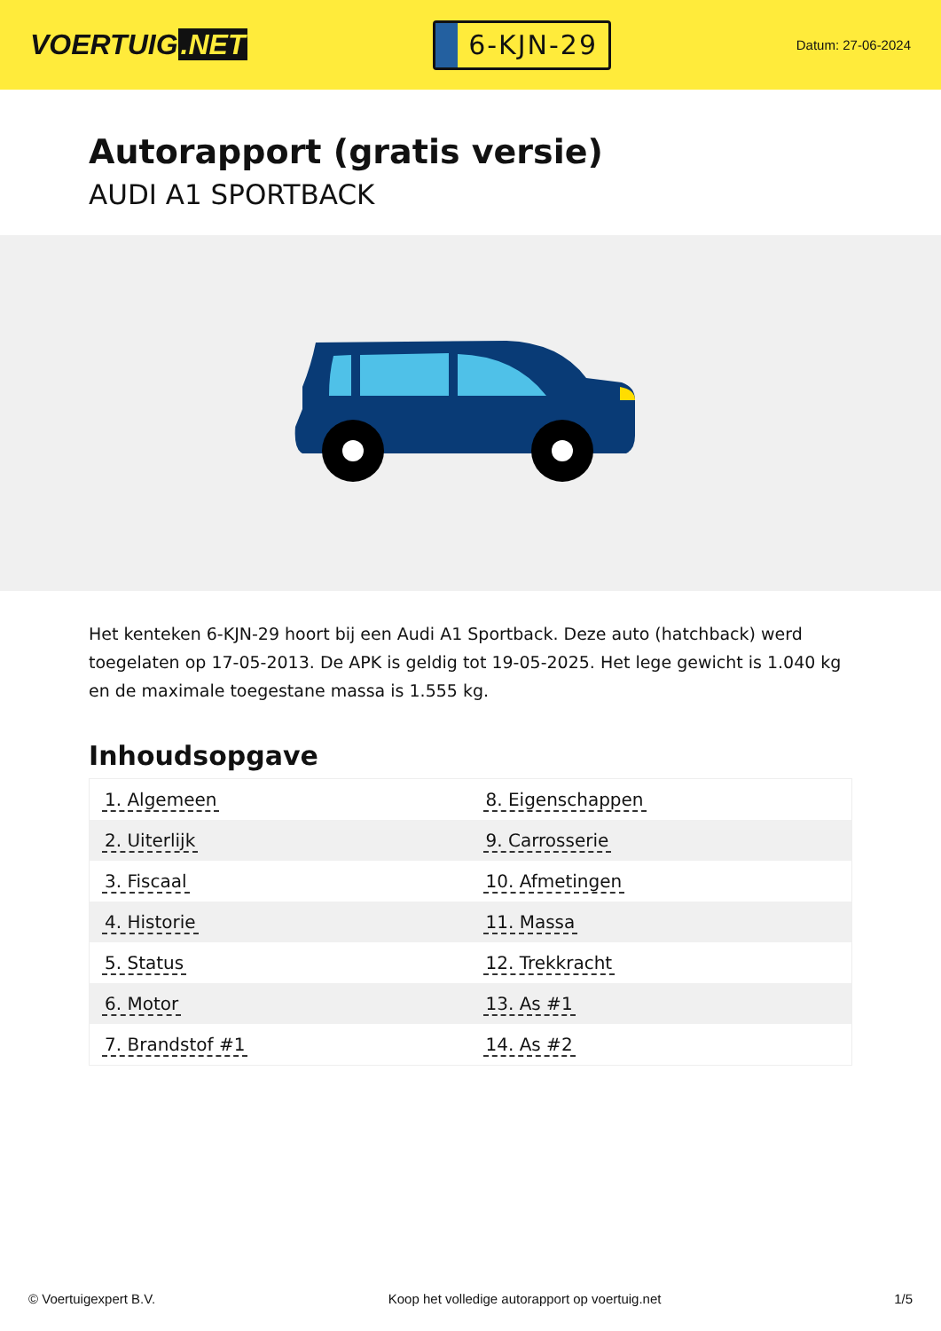VOERTUIG.NET
6-KJN-29
Datum: 27-06-2024
Autorapport (gratis versie)
AUDI A1 SPORTBACK
Het kenteken 6-KJN-29 hoort bij een Audi A1 Sportback. Deze auto (hatchback) werd toegelaten op 17-05-2013. De APK is geldig tot 19-05-2025. Het lege gewicht is 1.040 kg en de maximale toegestane massa is 1.555 kg.
Inhoudsopgave
| 1. Algemeen | 8. Eigenschappen |
| 2. Uiterlijk | 9. Carrosserie |
| 3. Fiscaal | 10. Afmetingen |
| 4. Historie | 11. Massa |
| 5. Status | 12. Trekkracht |
| 6. Motor | 13. As #1 |
| 7. Brandstof #1 | 14. As #2 |
© Voertuigexpert B.V. Koop het volledige autorapport op voertuig.net 1/5